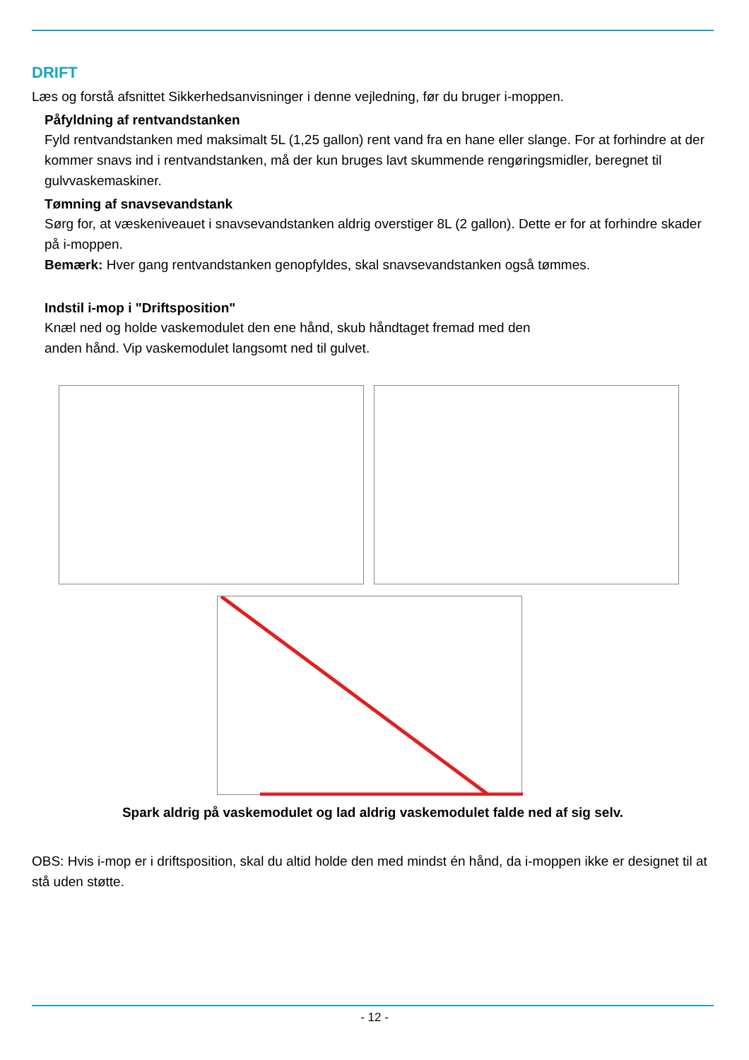DRIFT
Læs og forstå afsnittet Sikkerhedsanvisninger i denne vejledning, før du bruger i-moppen.
Påfyldning af rentvandstanken
Fyld rentvandstanken med maksimalt 5L (1,25 gallon) rent vand fra en hane eller slange. For at forhindre at der kommer snavs ind i rentvandstanken, må der kun bruges lavt skummende rengøringsmidler, beregnet til gulvvaskemaskiner.
Tømning af snavsevandstank
Sørg for, at væskeniveauet i snavsevandstanken aldrig overstiger 8L (2 gallon). Dette er for at forhindre skader på i-moppen.
Bemærk: Hver gang rentvandstanken genopfyldes, skal snavsevandstanken også tømmes.
Indstil i-mop i "Driftsposition"
Knæl ned og holde vaskemodulet den ene hånd, skub håndtaget fremad med den
anden hånd. Vip vaskemodulet langsomt ned til gulvet.
Spark aldrig på vaskemodulet og lad aldrig vaskemodulet falde ned af sig selv.
OBS: Hvis i-mop er i driftsposition, skal du altid holde den med mindst én hånd, da i-moppen ikke er designet til at stå uden støtte.
- 12 -